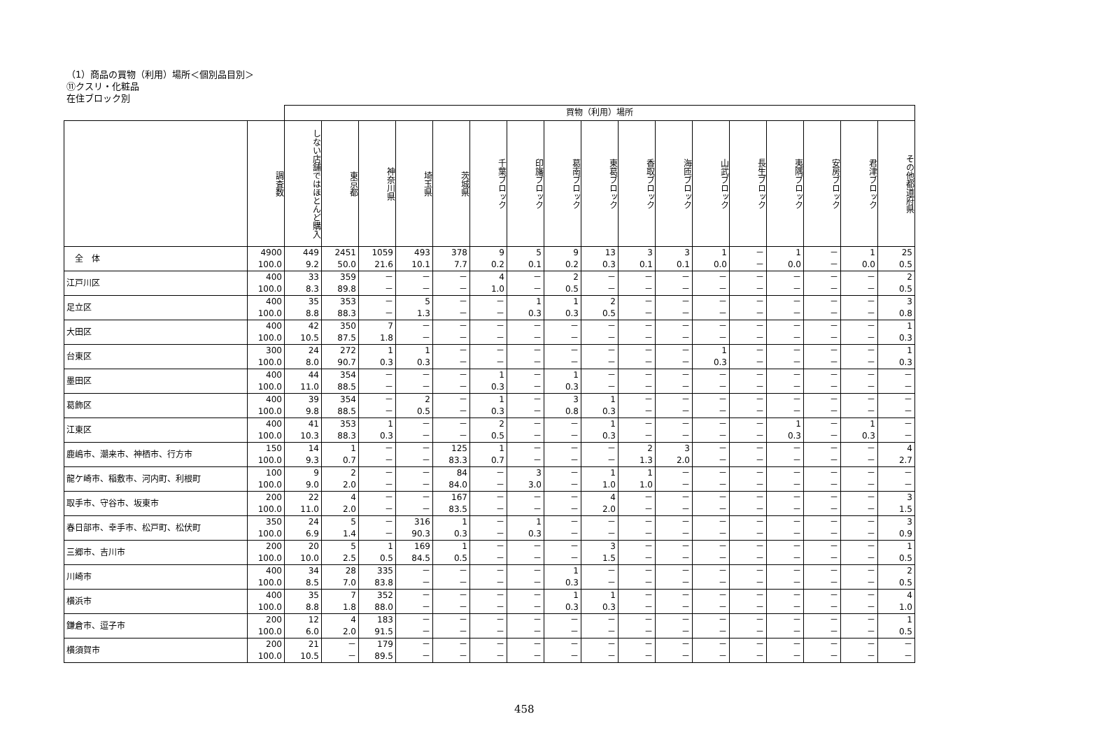（1）商品の買物（利用）場所＜個別品目別＞
⑪クスリ・化粧品
在住ブロック別
| | | 買物（利用）場所 | | | | | | | | | | | | | | | | |
| | 調査数 | しない店舗ではほとんど購入 | 東京都 | 神奈川県 | 埼玉県 | 茨城県 | 千葉ブロック | 印旛ブロック | 葛南ブロック | 東葛ブロック | 香取ブロック | 海匝ブロック | 山武ブロック | 長生ブロック | 夷隅ブロック | 安房ブロック | 君津ブロック | その他都道府県 |
| 全 体 | 4900 100.0 | 449 9.2 | 2451 50.0 | 1059 21.6 | 493 10.1 | 378 7.7 | 9 0.2 | 5 0.1 | 9 0.2 | 13 0.3 | 3 0.1 | 3 0.1 | 1 0.0 | － － | 1 0.0 | － － | 1 0.0 | 25 0.5 |
| 江戸川区 | 400 100.0 | 33 8.3 | 359 89.8 | － － | － － | － － | 4 1.0 | － － | 2 0.5 | － － | － － | － － | － － | － － | － － | － － | － － | 2 0.5 |
| 足立区 | 400 100.0 | 35 8.8 | 353 88.3 | － － | 5 1.3 | － － | － － | 1 0.3 | 1 0.3 | 2 0.5 | － － | － － | － － | － － | － － | － － | － － | 3 0.8 |
| 大田区 | 400 100.0 | 42 10.5 | 350 87.5 | 7 1.8 | － － | － － | － － | － － | － － | － － | － － | － － | － － | － － | － － | － － | － － | 1 0.3 |
| 台東区 | 300 100.0 | 24 8.0 | 272 90.7 | 1 0.3 | 1 0.3 | － － | － － | － － | － － | － － | － － | － － | 1 0.3 | － － | － － | － － | － － | 1 0.3 |
| 墨田区 | 400 100.0 | 44 11.0 | 354 88.5 | － － | － － | － － | 1 0.3 | － － | 1 0.3 | － － | － － | － － | － － | － － | － － | － － | － － | － － |
| 葛飾区 | 400 100.0 | 39 9.8 | 354 88.5 | － － | 2 0.5 | － － | 1 0.3 | － － | 3 0.8 | 1 0.3 | － － | － － | － － | － － | － － | － － | － － | － － |
| 江東区 | 400 100.0 | 41 10.3 | 353 88.3 | 1 0.3 | － － | － － | 2 0.5 | － － | － － | 1 0.3 | － － | － － | － － | － － | 1 0.3 | － － | 1 0.3 | － － |
| 鹿嶋市、潮来市、神栖市、行方市 | 150 100.0 | 14 9.3 | 1 0.7 | － － | － － | 125 83.3 | 1 0.7 | － － | － － | － － | 2 1.3 | 3 2.0 | － － | － － | － － | － － | － － | 4 2.7 |
| 龍ケ崎市、稲敷市、河内町、利根町 | 100 100.0 | 9 9.0 | 2 2.0 | － － | － － | 84 84.0 | － － | 3 3.0 | － － | 1 1.0 | 1 1.0 | － － | － － | － － | － － | － － | － － | － － |
| 取手市、守谷市、坂東市 | 200 100.0 | 22 11.0 | 4 2.0 | － － | － － | 167 83.5 | － － | － － | － － | 4 2.0 | － － | － － | － － | － － | － － | － － | － － | 3 1.5 |
| 春日部市、幸手市、松戸町、松伏町 | 350 100.0 | 24 6.9 | 5 1.4 | － － | 316 90.3 | 1 0.3 | － － | 1 0.3 | － － | － － | － － | － － | － － | － － | － － | － － | － － | 3 0.9 |
| 三郷市、吉川市 | 200 100.0 | 20 10.0 | 5 2.5 | 1 0.5 | 169 84.5 | 1 0.5 | － － | － － | － － | 3 1.5 | － － | － － | － － | － － | － － | － － | － － | 1 0.5 |
| 川崎市 | 400 100.0 | 34 8.5 | 28 7.0 | 335 83.8 | － － | － － | － － | － － | 1 0.3 | － － | － － | － － | － － | － － | － － | － － | － － | 2 0.5 |
| 横浜市 | 400 100.0 | 35 8.8 | 7 1.8 | 352 88.0 | － － | － － | － － | － － | 1 0.3 | 1 0.3 | － － | － － | － － | － － | － － | － － | － － | 4 1.0 |
| 鎌倉市、逗子市 | 200 100.0 | 12 6.0 | 4 2.0 | 183 91.5 | － － | － － | － － | － － | － － | － － | － － | － － | － － | － － | － － | － － | － － | 1 0.5 |
| 横須賀市 | 200 100.0 | 21 10.5 | － － | 179 89.5 | － － | － － | － － | － － | － － | － － | － － | － － | － － | － － | － － | － － | － － | － － |
458